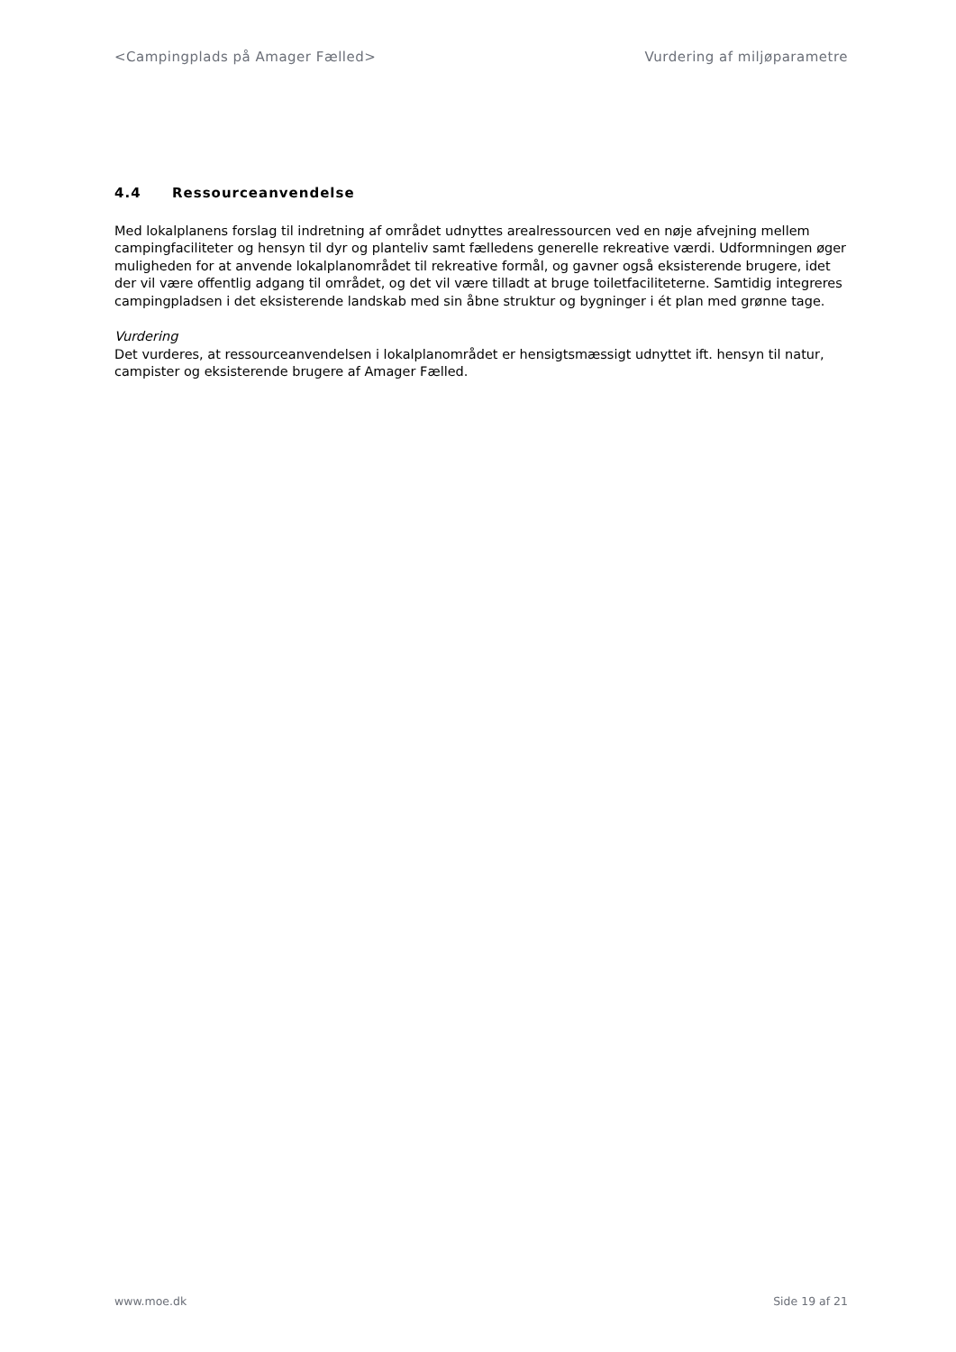<Campingplads på Amager Fælled> Vurdering af miljøparametre
4.4 Ressourceanvendelse
Med lokalplanens forslag til indretning af området udnyttes arealressourcen ved en nøje afvejning mellem campingfaciliteter og hensyn til dyr og planteliv samt fælledens generelle rekreative værdi. Udformningen øger muligheden for at anvende lokalplanområdet til rekreative formål, og gavner også eksisterende brugere, idet der vil være offentlig adgang til området, og det vil være tilladt at bruge toiletfaciliteterne. Samtidig integreres campingpladsen i det eksisterende landskab med sin åbne struktur og bygninger i ét plan med grønne tage.
Vurdering
Det vurderes, at ressourceanvendelsen i lokalplanområdet er hensigtsmæssigt udnyttet ift. hensyn til natur, campister og eksisterende brugere af Amager Fælled.
www.moe.dk Side 19 af 21